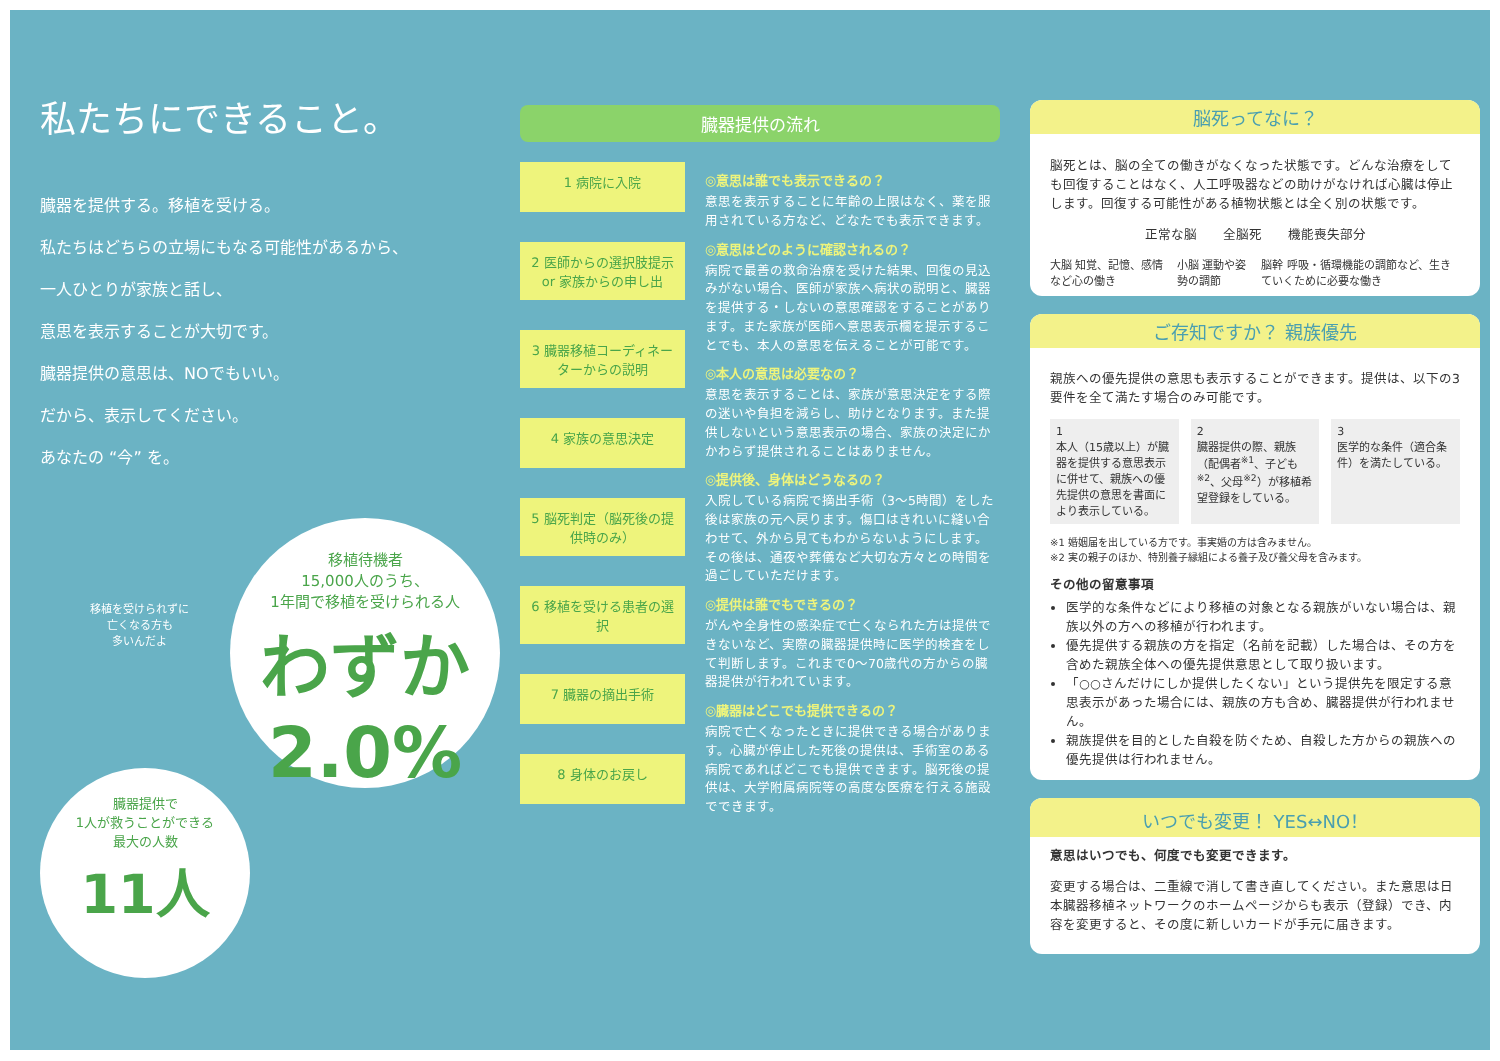私たちにできること。
臓器を提供する。移植を受ける。
私たちはどちらの立場にもなる可能性があるから、
一人ひとりが家族と話し、
意思を表示することが大切です。
臓器提供の意思は、NOでもいい。
だから、表示してください。
あなたの “今” を。
移植を受けられずに
亡くなる方も
多いんだよ
移植待機者
15,000人のうち、
1年間で移植を受けられる人
わずか 2.0%
臓器提供で
1人が救うことができる
最大の人数
11人
臓器提供の流れ
1 病院に入院
2 医師からの選択肢提示 or 家族からの申し出
3 臓器移植コーディネーターからの説明
4 家族の意思決定
5 脳死判定（脳死後の提供時のみ）
6 移植を受ける患者の選択
7 臓器の摘出手術
8 身体のお戻し
◎意思は誰でも表示できるの？
意思を表示することに年齢の上限はなく、薬を服用されている方など、どなたでも表示できます。
◎意思はどのように確認されるの？
病院で最善の救命治療を受けた結果、回復の見込みがない場合、医師が家族へ病状の説明と、臓器を提供する・しないの意思確認をすることがあります。また家族が医師へ意思表示欄を提示することでも、本人の意思を伝えることが可能です。
◎本人の意思は必要なの？
意思を表示することは、家族が意思決定をする際の迷いや負担を減らし、助けとなります。また提供しないという意思表示の場合、家族の決定にかかわらず提供されることはありません。
◎提供後、身体はどうなるの？
入院している病院で摘出手術（3〜5時間）をした後は家族の元へ戻ります。傷口はきれいに縫い合わせて、外から見てもわからないようにします。その後は、通夜や葬儀など大切な方々との時間を過ごしていただけます。
◎提供は誰でもできるの？
がんや全身性の感染症で亡くなられた方は提供できないなど、実際の臓器提供時に医学的検査をして判断します。これまで0〜70歳代の方からの臓器提供が行われています。
◎臓器はどこでも提供できるの？
病院で亡くなったときに提供できる場合があります。心臓が停止した死後の提供は、手術室のある病院であればどこでも提供できます。脳死後の提供は、大学附属病院等の高度な医療を行える施設でできます。
脳死ってなに？
脳死とは、脳の全ての働きがなくなった状態です。どんな治療をしても回復することはなく、人工呼吸器などの助けがなければ心臓は停止します。回復する可能性がある植物状態とは全く別の状態です。
正常な脳　　全脳死　　機能喪失部分
大脳 知覚、記憶、感情など心の働き 小脳 運動や姿勢の調節 脳幹 呼吸・循環機能の調節など、生きていくために必要な働き
ご存知ですか？ 親族優先
親族への優先提供の意思も表示することができます。提供は、以下の3要件を全て満たす場合のみ可能です。
1
本人（15歳以上）が臓器を提供する意思表示に併せて、親族への優先提供の意思を書面により表示している。
2
臓器提供の際、親族（配偶者<sup>※1</sup>、子ども<sup>※2</sup>、父母<sup>※2</sup>）が移植希望登録をしている。
3
医学的な条件（適合条件）を満たしている。
※1 婚姻届を出している方です。事実婚の方は含みません。
※2 実の親子のほか、特別養子縁組による養子及び養父母を含みます。
その他の留意事項
医学的な条件などにより移植の対象となる親族がいない場合は、親族以外の方への移植が行われます。
優先提供する親族の方を指定（名前を記載）した場合は、その方を含めた親族全体への優先提供意思として取り扱います。
「○○さんだけにしか提供したくない」という提供先を限定する意思表示があった場合には、親族の方も含め、臓器提供が行われません。
親族提供を目的とした自殺を防ぐため、自殺した方からの親族への優先提供は行われません。
いつでも変更！ YES↔NO！
意思はいつでも、何度でも変更できます。
変更する場合は、二重線で消して書き直してください。また意思は日本臓器移植ネットワークのホームページからも表示（登録）でき、内容を変更すると、その度に新しいカードが手元に届きます。